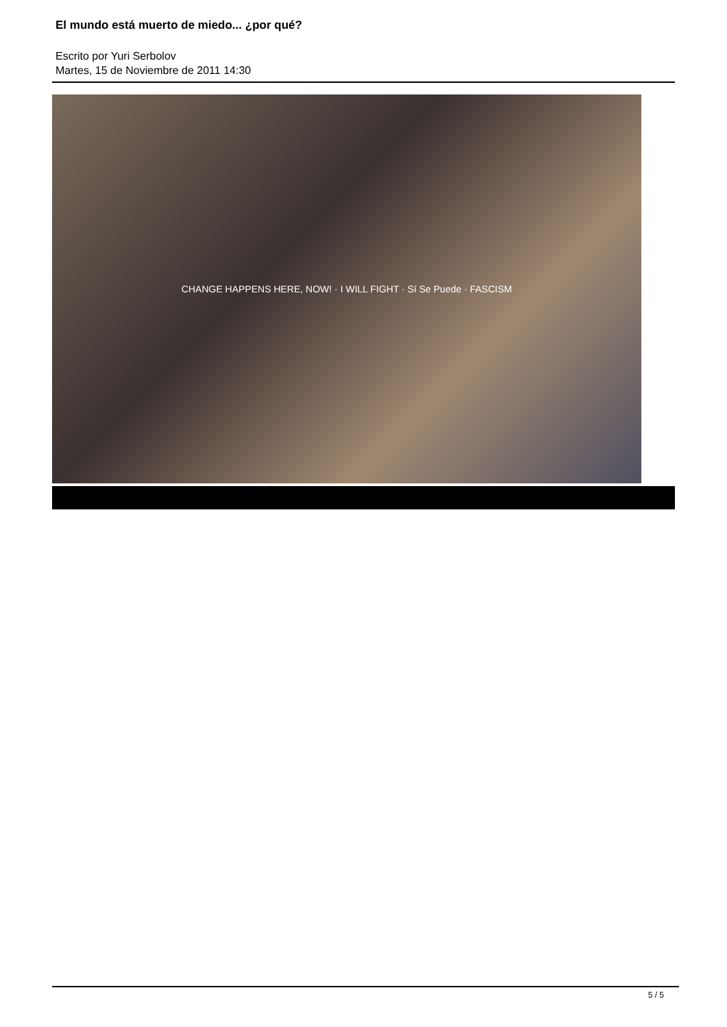El mundo está muerto de miedo... ¿por qué?
Escrito por Yuri Serbolov
Martes, 15 de Noviembre de 2011 14:30
CHANGE HAPPENS HERE, NOW! · I WILL FIGHT · Sí Se Puede · FASCISM
5 / 5